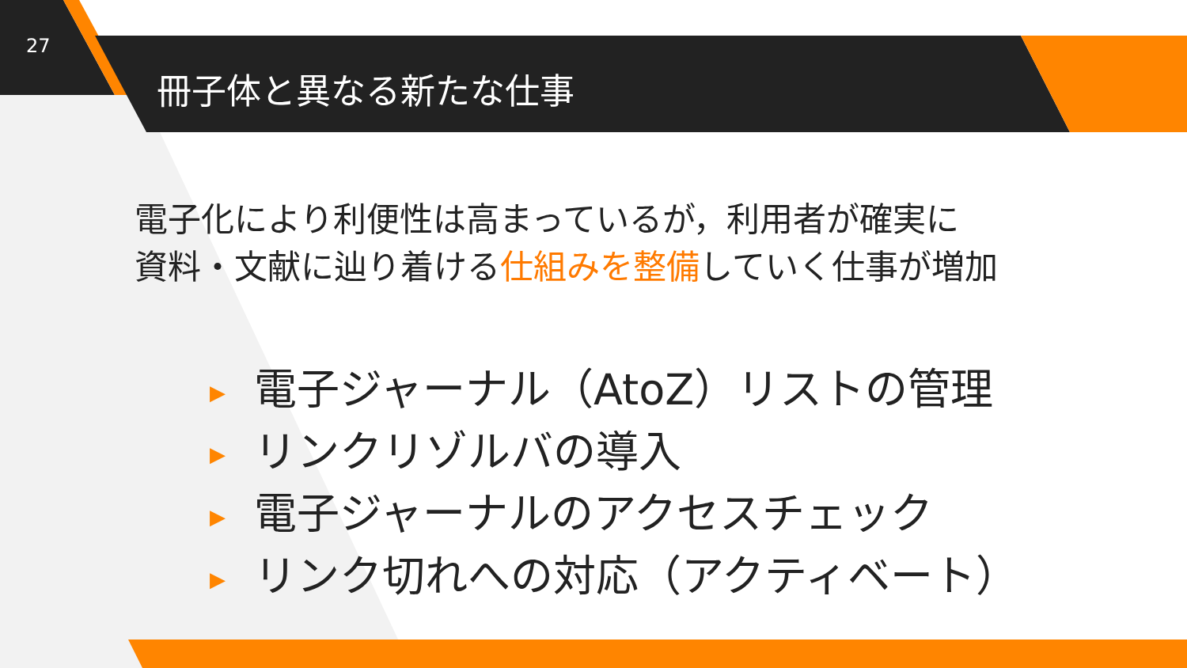27
冊子体と異なる新たな仕事
電子化により利便性は高まっているが，利用者が確実に
資料・文献に辿り着ける仕組みを整備していく仕事が増加
▶ 電子ジャーナル（AtoZ）リストの管理
▶ リンクリゾルバの導入
▶ 電子ジャーナルのアクセスチェック
▶ リンク切れへの対応（アクティベート）